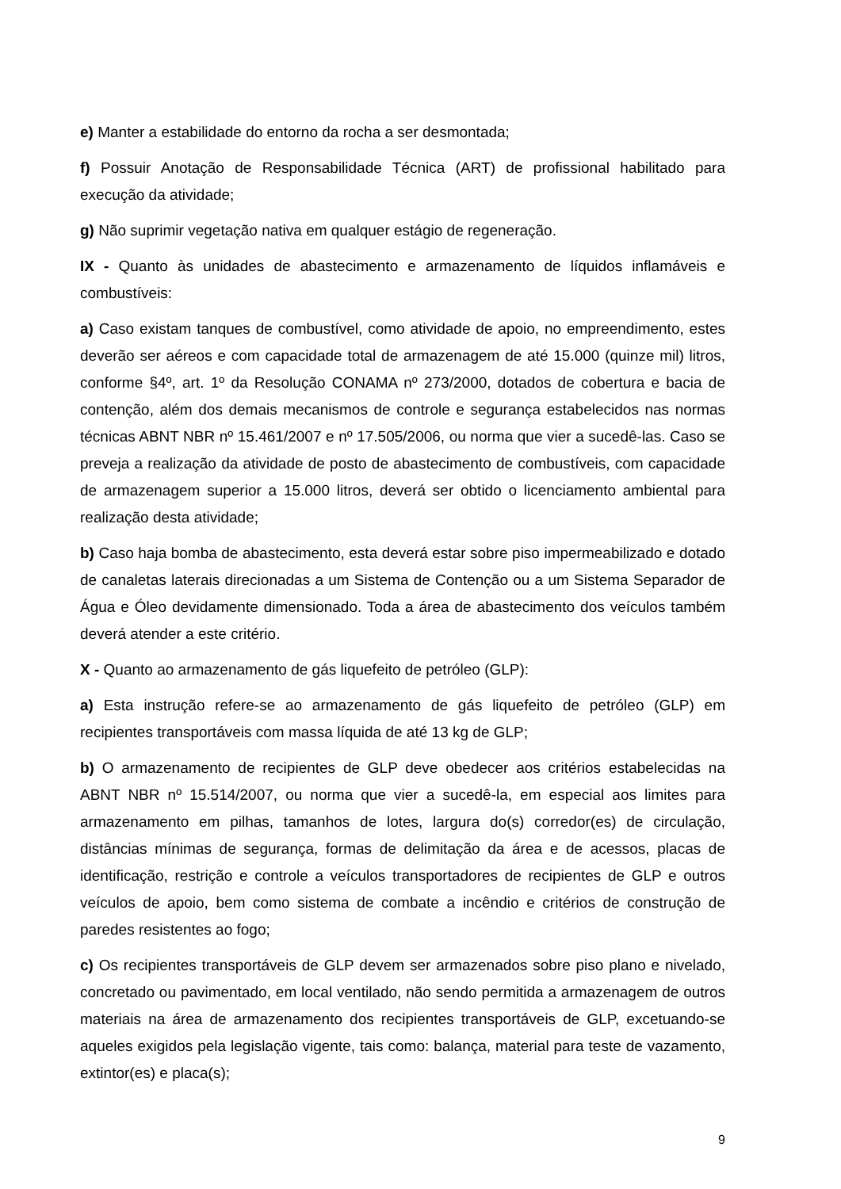e) Manter a estabilidade do entorno da rocha a ser desmontada;
f) Possuir Anotação de Responsabilidade Técnica (ART) de profissional habilitado para execução da atividade;
g) Não suprimir vegetação nativa em qualquer estágio de regeneração.
IX - Quanto às unidades de abastecimento e armazenamento de líquidos inflamáveis e combustíveis:
a) Caso existam tanques de combustível, como atividade de apoio, no empreendimento, estes deverão ser aéreos e com capacidade total de armazenagem de até 15.000 (quinze mil) litros, conforme §4º, art. 1º da Resolução CONAMA nº 273/2000, dotados de cobertura e bacia de contenção, além dos demais mecanismos de controle e segurança estabelecidos nas normas técnicas ABNT NBR nº 15.461/2007 e nº 17.505/2006, ou norma que vier a sucedê-las. Caso se preveja a realização da atividade de posto de abastecimento de combustíveis, com capacidade de armazenagem superior a 15.000 litros, deverá ser obtido o licenciamento ambiental para realização desta atividade;
b) Caso haja bomba de abastecimento, esta deverá estar sobre piso impermeabilizado e dotado de canaletas laterais direcionadas a um Sistema de Contenção ou a um Sistema Separador de Água e Óleo devidamente dimensionado. Toda a área de abastecimento dos veículos também deverá atender a este critério.
X - Quanto ao armazenamento de gás liquefeito de petróleo (GLP):
a) Esta instrução refere-se ao armazenamento de gás liquefeito de petróleo (GLP) em recipientes transportáveis com massa líquida de até 13 kg de GLP;
b) O armazenamento de recipientes de GLP deve obedecer aos critérios estabelecidas na ABNT NBR nº 15.514/2007, ou norma que vier a sucedê-la, em especial aos limites para armazenamento em pilhas, tamanhos de lotes, largura do(s) corredor(es) de circulação, distâncias mínimas de segurança, formas de delimitação da área e de acessos, placas de identificação, restrição e controle a veículos transportadores de recipientes de GLP e outros veículos de apoio, bem como sistema de combate a incêndio e critérios de construção de paredes resistentes ao fogo;
c) Os recipientes transportáveis de GLP devem ser armazenados sobre piso plano e nivelado, concretado ou pavimentado, em local ventilado, não sendo permitida a armazenagem de outros materiais na área de armazenamento dos recipientes transportáveis de GLP, excetuando-se aqueles exigidos pela legislação vigente, tais como: balança, material para teste de vazamento, extintor(es) e placa(s);
9